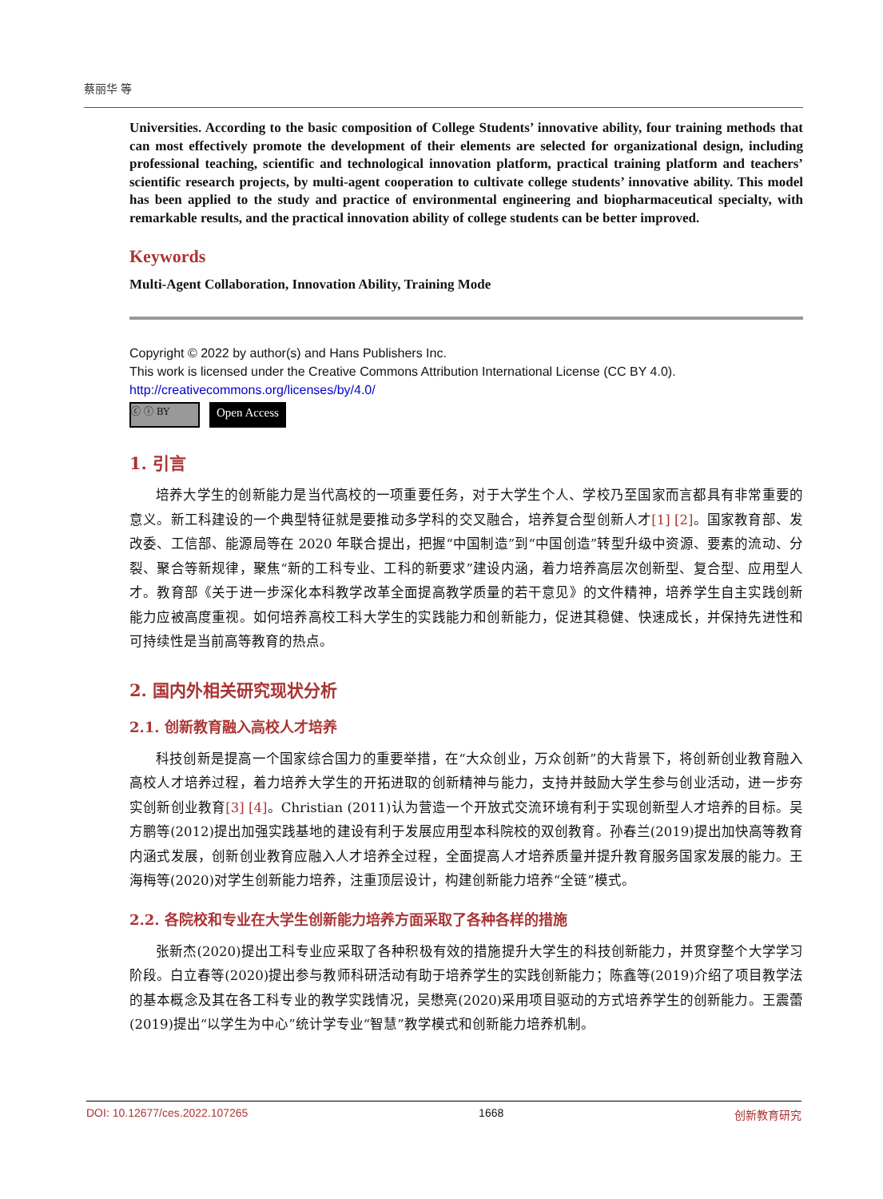蔡丽华 等
Universities. According to the basic composition of College Students’ innovative ability, four training methods that can most effectively promote the development of their elements are selected for organizational design, including professional teaching, scientific and technological innovation platform, practical training platform and teachers’ scientific research projects, by multi-agent cooperation to cultivate college students’ innovative ability. This model has been applied to the study and practice of environmental engineering and biopharmaceutical specialty, with remarkable results, and the practical innovation ability of college students can be better improved.
Keywords
Multi-Agent Collaboration, Innovation Ability, Training Mode
Copyright © 2022 by author(s) and Hans Publishers Inc.
This work is licensed under the Creative Commons Attribution International License (CC BY 4.0).
http://creativecommons.org/licenses/by/4.0/
ⓒ ⓘ BY
Open Access
1. 引言
培养大学生的创新能力是当代高校的一项重要任务，对于大学生个人、学校乃至国家而言都具有非常重要的意义。新工科建设的一个典型特征就是要推动多学科的交叉融合，培养复合型创新人才[1] [2]。国家教育部、发改委、工信部、能源局等在 2020 年联合提出，把握“中国制造”到“中国创造”转型升级中资源、要素的流动、分裂、聚合等新规律，聚焦“新的工科专业、工科的新要求”建设内涵，着力培养高层次创新型、复合型、应用型人才。教育部《关于进一步深化本科教学改革全面提高教学质量的若干意见》的文件精神，培养学生自主实践创新能力应被高度重视。如何培养高校工科大学生的实践能力和创新能力，促进其稳健、快速成长，并保持先进性和可持续性是当前高等教育的热点。
2. 国内外相关研究现状分析
2.1. 创新教育融入高校人才培养
科技创新是提高一个国家综合国力的重要举措，在“大众创业，万众创新”的大背景下，将创新创业教育融入高校人才培养过程，着力培养大学生的开拓进取的创新精神与能力，支持并鼓励大学生参与创业活动，进一步夯实创新创业教育[3] [4]。Christian (2011)认为营造一个开放式交流环境有利于实现创新型人才培养的目标。吴方鹏等(2012)提出加强实践基地的建设有利于发展应用型本科院校的双创教育。孙春兰(2019)提出加快高等教育内涵式发展，创新创业教育应融入人才培养全过程，全面提高人才培养质量并提升教育服务国家发展的能力。王海梅等(2020)对学生创新能力培养，注重顶层设计，构建创新能力培养“全链”模式。
2.2. 各院校和专业在大学生创新能力培养方面采取了各种各样的措施
张新杰(2020)提出工科专业应采取了各种积极有效的措施提升大学生的科技创新能力，并贯穿整个大学学习阶段。白立春等(2020)提出参与教师科研活动有助于培养学生的实践创新能力；陈鑫等(2019)介绍了项目教学法的基本概念及其在各工科专业的教学实践情况，吴懋亮(2020)采用项目驱动的方式培养学生的创新能力。王震蕾(2019)提出“以学生为中心”统计学专业“智慧”教学模式和创新能力培养机制。
DOI: 10.12677/ces.2022.107265 1668 创新教育研究